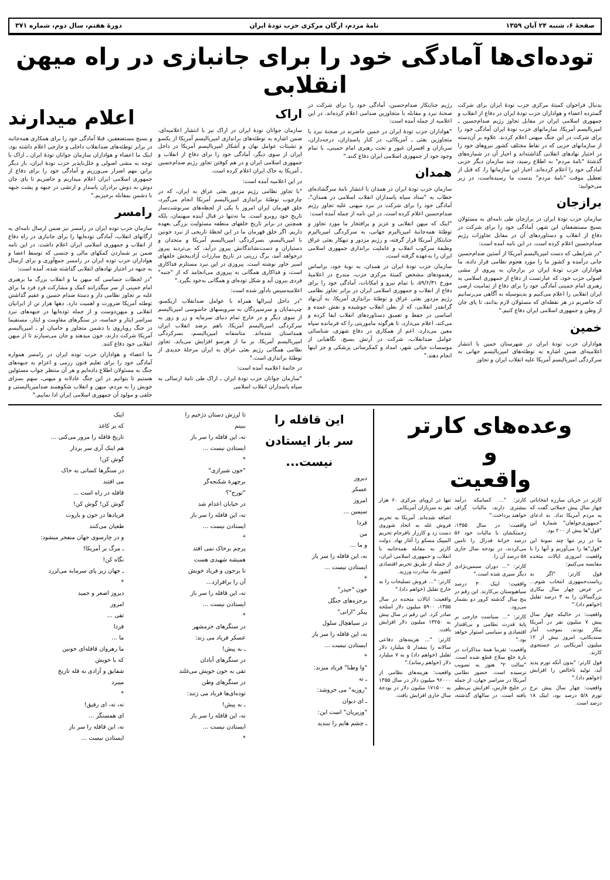صفحهٔ ۶، شنبه ۲۴ آبان ۱۳۵۹ نامهٔ مردم، ارگان مرکزی حزب تودهٔ ایران دورهٔ هفتم، سال دوم، شماره ۳۷۱
توده‌ای‌ها آمادگی خود را برای جانبازی در راه میهن انقلابی
بدنبال فراخوان کمیتهٔ مرکزی حزب تودهٔ ایران برای شرکت گسترده اعضاء و هواداران حزب تودهٔ ایران در دفاع از انقلاب و جمهوری اسلامی ایران در مقابل تجاوز رژیم صدام‌حسین ـ امپریالیسم آمریکا، سازمانهای حزب تودهٔ ایران آمادگی خود را برای شرکت در این جنگ میهنی اعلام کردند. علاوه بر آن‌دسته از سازمانهای حزبی که در نقاط مختلف کشور نیروهای خود را در اختیار نهادهای انقلابی گذاشته‌اند و اخبار آن در شماره‌های گذشتهٔ "نامهٔ مردم" به اطلاع رسید، چند سازمان دیگر حزبی آمادگی خود را اعلام کرده‌اند. اخبار این سازمانها را، که قبل از تعطیل موقت "نامهٔ مردم" بدست ما رسیده‌است، در زیر می‌خوانید:
برازجان
سازمان حزب تودهٔ ایران در برازجان طی نامه‌ای به مسئولان بسیج مستضعفان این شهر، آمادگی خود را برای شرکت در دفاع از انقلاب و دستاوردهای آن در مقابل تجاوزات رژیم صدام‌حسین اعلام کرده است. در این نامه آمده است:
"در شرایطی که دست امپریالیسم آمریکا از آستین صدام‌حسین جانی درآمده و کشور ما را مورد هجوم نظامی قرار داده، ما هواداران حزب تودهٔ ایران در برازجان به پیروی از مشی اصولی حزب خود، که عبارتست از دفاع از جمهوری اسلامی به رهبری امام خمینی آمادگی خود را برای دفاع از تمامیت ارضی ایران انقلابی را اعلام می‌کنیم و بدینوسیله به آگاهی می‌رسانیم که حاضریم در هر نقطه‌ای که مسئولان لازم بدانند، تا پای جان از وطن و جمهوری اسلامی ایران دفاع کنیم."
خمین
هواداران حزب تودهٔ ایران در شهرستان خمین با انتشار اعلامیه‌ای ضمن اشاره به توطئه‌های امپریالیسم جهانی به سرکردگی امپریالیسم آمریکا علیه انقلاب ایران و تجاوز
رژیم جنایتکار صدام‌حسین، آمادگی خود را برای شرکت در صحنهٔ نبرد و مقابله با متجاوزین صدامی اعلام کرده‌اند. در این اعلامیه از جمله آمده است:
"هواداران حزب تودهٔ ایران در خمین حاضرند در صحنهٔ نبرد با متجاوزین بعثی ـ آمریکائی، در کنار پاسداران، درجه‌داران، سربازان و افسران غیور و تحت رهبری امام خمینی، با تمام وجود خود از جمهوری اسلامی ایران دفاع کنند."
همدان
سازمان حزب تودهٔ ایران در همدان با انتشار نامهٔ سرگشاده‌ای خطاب به "ستاد سپاه پاسداران انقلاب اسلامی در همدان"، آمادگی خود را برای شرکت در نبرد میهنی علیه تجاوز رژیم صدام‌حسین اعلام کرده است. در این نامه از جمله آمده است:
"اینک که میهن انقلابی و عزیز و پرافتخار ما مورد تجاوز و توطئهٔ همه‌جانبهٔ امپریالیزم جهانی، به سرکردگی امپریالیزم جنایتکار آمریکا قرار گرفته، و رژیم مزدور و تبهکار بعثی عراق وظیفهٔ سرکوب انقلاب و عاملیت براندازی جمهوری اسلامی ایران را به‌عهده گرفته است،
سازمان حزب تودهٔ ایران در همدان، به نوبهٔ خود، براساس رهنمودهای مشخص کمیتهٔ مرکزی حزب، مندرج در اعلامیهٔ مورخ ۵۹/۶/۳۱، با تمام نیرو و امکانات، آمادگی خود را برای دفاع از انقلاب و جمهوری اسلامی ایران در برابر تجاوز نظامی رژیم مزدور بعثی عراق و توطئهٔ براندازی آمریکا، به آن‌نهاد گرانقدر انقلابی، که از بطن انقلاب جوشیده و نقش عمده و اساسی در حفظ و تعمیق دستاوردهای انقلاب ایفا کرده و می‌کند، اعلام می‌دارد، تا هرگونه ماموریتی را که فرمانده سپاه معین می‌دارد، اعم از همکاری در دفاع شهری، شناسائی عوامل ضدانقلاب، شرکت در آرتش بسیج، نگاهبانی از موسسات حیاتی شهر، امداد و کمکرسانی پزشکی و جز اینها انجام دهند."
اراک
سازمان جوانان تودهٔ ایران در اراک نیز با انتشار اعلامیه‌ای، ضمن اشاره به توطئه‌های براندازی امپریالیسم آمریکا از یکسو و تشبثات عوامل نهان و آشکار امپریالیسم آمریکا در داخل ایران از سوی دیگر، آمادگی خود را برای دفاع از انقلاب و جمهوری اسلامی ایران و در هم کوفتن تجاوز رژیم صدام‌حسین ـ آمریکا به خاک ایران اعلام کرده است.
در این اعلامیه آمده است:
"با تجاوز نظامی رژیم مزدور بعثی عراق به ایران، که در چارچوب توطئهٔ براندازی امپریالیسم آمریکا انجام می‌گیرد، خلق قهرمان ایران امروز با یکی از لحظه‌های سرنوشت‌ساز تاریخ خود روبرو است. ما نه‌تنها در قبال آینده میهنمان، بلکه همچنین در برابر تاریخ خلقهای منطقه مسئولیت بزرگی بعهده داریم. اگر خلق قهرمان ما در این لحظهٔ تاریخی از نبرد خونین با امپریالیسم، بسرکردگی امپریالیسم آمریکا و متحدان و دستیاران و دست‌نشاندگانش پیروز درآید، که بی‌تردید پیروز درخواهد آمد، برگ زرینی در تاریخ مبارزات آزادیبخش خلقهای اسیر خاور نوشته است. پیروزی در این نبرد مستلزم فداکاری است، و فداکاری همگانی به پیروزی می‌انجامد که از "جنبه" فردی بیرون آید و شکل توده‌ای و همگانی به‌خود بگیرد."
اعلامیه‌سپس یادآور شده است:
"در داخل لیبرالها همراه با عوامل ضدانقلاب ازیکسو، چپ‌نمایان و سرسپردگان به سرویسهای جاسوسی امپریالیسم از سوی دیگر و در خارج تمام دنیای سرمایه و زر و زور به سرکردگی امپریالیسم آمریکا، باهم برضد انقلاب ایران همداستان شده‌اند. متاسفانه امپریالیسم، بسرکردگی امپریالیسم آمریکا، بر ما از هرسو افزایش می‌یابد. تجاوز نظامی همگانی رژیم بعثی عراق به ایران مرحلهٔ جدیدی از توطئهٔ براندازی است."
در خاتمهٔ اعلامیه آمده است:
"سازمان جوانان حزب تودهٔ ایران ـ اراک طی نامهٔ ارسالی به سپاه پاسداران انقلاب اسلامی
اعلام میدارند
و بسیج مستضعفین، قبلا آمادگی خود را برای همکاری همه‌جانبه در برابر توطئه‌های ضدانقلاب داخلی و خارجی اعلام داشته بود. اینک ما اعضاء و هواداران سازمان جوانان تودهٔ ایران ـ اراک با توجه به مشی اصولی و خلل‌ناپذیر حزب تودهٔ ایران، بار دیگر براین مهم اصرار می‌ورزیم و آمادگی خود را برای دفاع از جمهوری اسلامی ایران اعلام میداریم و حاضریم تا پای جان دوش به دوش برادران پاسدار و ارتشی در جبهه و پشت جبهه با دشمن بمقابله برخیزیم."
رامسر
سازمان حزب توده ایران در رامسر نیز ضمن ارسال نامه‌ای به ارگانهای انقلاب، آمادگی توده‌ایها را برای جانبازی در راه دفاع از انقلاب و جمهوری اسلامی ایران اعلام داشت. در این نامه ضمن بر شماردن کمکهای مالی و جنسی که توسط اعضا و هواداران حزب توده ایران در رامسر جمع‌آوری و برای ارسال به جبهه در اختیار نهادهای انقلابی گذاشته شده، آمده است:
"در لحظات حساسی که میهن ما و انقلاب بزرگ ما برهبری امام خمینی از سر میگذرانند کمک و مشارکت فرد فرد ما برای غلبه بر تجاوز نظامی دار و دستهٔ صدام حسین و عقیم گذاشتن توطئه آمریکا ضرورت و اهمیت دارد. دهها هزار تن از ایرانیان انقلابی و میهن‌دوست و از جمله توده‌ایها در جبهه‌های نبرد سراسر ایثار و حماسه، در سنگرهای مقاومت و ایثار، مستقیما در جنگ رویاروی با دشمن متجاوز و حامیان او ـ امپریالیسم آمریکا شرکت دارند، خون میدهند و جان می‌سپارند تا از میهن انقلابی خود دفاع کنند.
ما اعضاء و هواداران حزب توده ایران در رامسر همواره آمادگی خود را برای تعلیم فنون رزمی و اعزام به جبهه‌های جنگ به مسئولان اطلاع داده‌ایم و هر آن منتظر جواب مسئولین هستیم تا بتوانیم در این جنگ عادلانه و میهنی، سهم بسزای خویش را به مردم، میهن و انقلاب شکوهمند ضدامپریالیستی و خلقی و مولود آن جمهوری اسلامی ایران ادا نماییم."
وعده‌های کارتر
و
واقعیت
کارتر در جریان مبارزه انتخاباتی چهار سال پیش جملاتی گفت که به مردم آمریکا نداد. به ادعای "جمهوری‌خواهان" شمارهٔ این "قول"ها بیش از ۲۰۰ بود.
ما در زیر تنها چند نمونهٔ این "قول"ها را می‌آوریم و آنها را با واقعیت امروزی ایالات متحده مقایسه می‌کنیم:
قول کارتر: "اگر به ریاست‌جمهوری انتخاب شوم... در عرض چهار سال بیکاری بزرگسالان را به ۳ درصد تقلیل (خواهم داد)."
واقعیت: در حالیکه چهار سال پیش ۷ میلیون نفر در آمریکا بیکار بودند، بموجب آمار سندیکایی، امروز بیش از ۱۲ میلیون آمریکایی در جستجوی کارند.
قول کارتر: "بدون آنکه تورم پدید آید، تولید ناخالص را افزایش (خواهم داد)."
واقعیت: چهار سال پیش نرخ تورم ۵/۸ درصد بود، اینک ۱۸ درصد است.
کارتر: "... کسانیکه درآمد بیشتری دارند، مالیات گزاف خواهند پرداخت."
واقعیت: در سال ۱۳۵۵، زحمتکشان با مالیات خود ۵۶ درصد خزانهٔ فدرال را تامین می‌کردند، در بودجه سال جاری ۵۸ درصد آن را.
کارتر: "... دوران سیمین‌نژادی دیگر سپری شده است."
واقعیت: اینک ۳۰ درصد سیاهپوستان بی‌کارند. این رقم در پنج سال گذشته کرور دو بشمار می‌رود.
کارتر: "... سیاست خارجی بر پایهٔ قدرت نظامی و بی‌اقتدار اقتصادی و سیاسی استوار خواهد بود."
واقعیت: تقریبا همهٔ مذاکرات در بارهٔ خلع سلاح قطع شده است. "سالت ۲" هنوز به تصویب نرسیده است. حضور نظامی آمریکا در سراسر جهان، از جمله در خلیج فارس، افزایش بی‌نظیر یافته است. در سالهای گذشته، تنها در اروپای مرکزی ۶۰ هزار نفر به سربازان آمریکایی
اضافه شده‌اند. آمریکا به تحریم فروش غله به اتحاد شوروی دست زد و کارزار نافرجام تحریم المپیک مسکو را آغاز نهاد. دولت کارتر به مقابله همه‌جانبه با انقلاب و جمهوری اسلامی ایران، از جمله از طریق تحریم اقتصادی کشور ما، مبادرت ورزید.
کارتر: "... فروش تسلیحات را به خارج تقلیل (خواهم داد)."
واقعیت: ایالات متحده در سال ۱۳۵۵، ۵۹۰۰ میلیون دلار اسلحه صادر کرد. این رقم در سال پیش به ۱۳۲۵۰ میلیون دلار افزایش یافت.
کارتر: "... هزینه‌های دفاعی سالانه را بمقدار ۵ میلیارد دلار تقلیل (خواهم داد) و به ۷ میلیارد دلار (خواهم رساند)."
واقعیت: هزینه‌های نظامی از ۹۶۰۰۰ میلیون دلار در سال ۱۳۵۵ به ۱۷۱۵۰۰ میلیون دلار در بودجهٔ سال جاری افزایش یافت.
این قافله را
سر باز ایستادن
نیست...
دیروز
عسکر
امروز
سیمین ...
فردا
من
و ما ...
نه، این قافله را سر باز
ایستادن نیست ...
*
خون "حیدر"
برخزه‌های جنگل
پیکر "ارانی"
در سیاهچال سلول
نه، این قافله را سر باز
ایستادن نیست ...
*
"وا وطنا" فریاد میزند:
ـ نه
"روزبه" می خروشد:
ـ ای دیوان
"وزیریان" است این:
ـ چشم هایم را نبندید
تا لرزش دستان دژخیم را
ببینم
نه، این قافله را سر باز
ایستادن نیست ...
*
"خون شیرازی"
برچهرهٔ شکنجه‌گر
"تورج"؟
در خیابان اعدام شد
نه، این قافله را سر باز
ایستادن نیست ...
*
پرچم برخاک نمی افتد
همیشه شهیدی هست
تا برخون و فریاد خویش
آن را برافرازد...
نه، این قافله را سر باز
ایستادن نیست ...
*
در سنگرهای خرمشهر
عسکر فریاد می زند:
ـ به پیش!
در سنگرهای آبادان
تقی به خون خویش می‌غلتد
در سنگرهای وطن
توده‌ای‌ها فریاد می زنند:
ـ به پیش!
نه، این قافله را سر باز
ایستادن نیست ...
*
اینک
که بر کاغذ
تاریخ قافله را مرور می‌کنی ...
هم اینک آری سر بردار
گوش کن!
در سنگرها کسانی به خاک
می افتند
قافله در راه است ...
گوش کن! گوش کن!
فریادها در خون و باروت
طغیان می‌کنند
و در چارسوی جهان منفجر میشود:
ـ مرگ بر آمریکا!
نگاه کن!
ـ جهان زیر پای سرمایه می‌لرزد
*
دیروز اصغر و حمید
امروز
تقی ...
فردا
ما ...
ما رهروان قافله‌ای خونین
که با خویش
شقایق و آزادی به قله تاریخ
میبرد
*
نه، نه، ای رفیق!
ای همسنگر ...
نه، این قافله را سر باز
ایستادن نیست ...